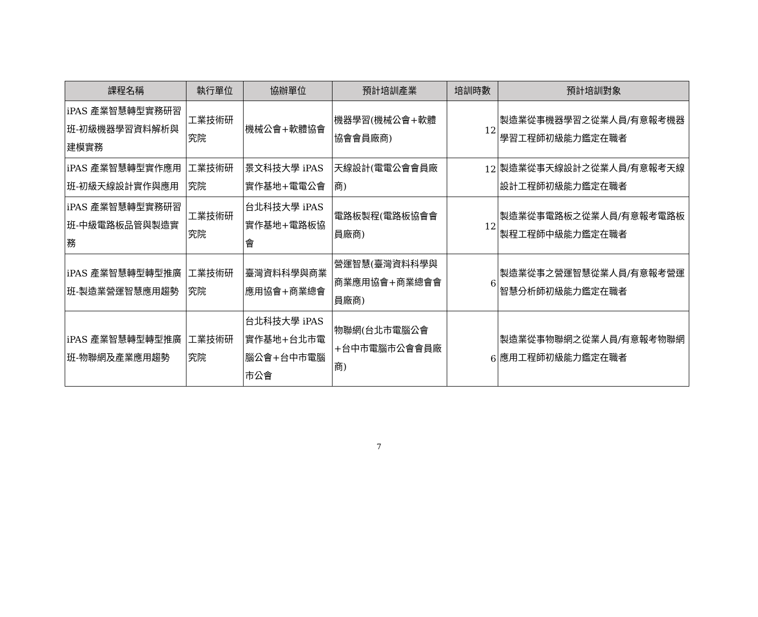| 課程名稱 | 執行單位 | 協辦單位 | 預計培訓產業 | 培訓時數 | 預計培訓對象 |
| --- | --- | --- | --- | --- | --- |
| iPAS 產業智慧轉型實務研習班-初級機器學習資料解析與建模實務 | 工業技術研究院 | 機械公會+軟體協會 | 機器學習(機械公會+軟體協會會員廠商) | 12 | 製造業從事機器學習之從業人員/有意報考機器學習工程師初級能力鑑定在職者 |
| iPAS 產業智慧轉型實作應用班-初級天線設計實作與應用 | 工業技術研究院 | 景文科技大學 iPAS 實作基地+電電公會 | 天線設計(電電公會會員廠商) | 12 | 製造業從事天線設計之從業人員/有意報考天線設計工程師初級能力鑑定在職者 |
| iPAS 產業智慧轉型實務研習班-中級電路板品管與製造實務 | 工業技術研究院 | 台北科技大學 iPAS 實作基地+電路板協會 | 電路板製程(電路板協會會員廠商) | 12 | 製造業從事電路板之從業人員/有意報考電路板製程工程師中級能力鑑定在職者 |
| iPAS 產業智慧轉型轉型推廣班-製造業營運智慧應用趨勢 | 工業技術研究院 | 臺灣資料科學與商業應用協會+商業總會 | 營運智慧(臺灣資料科學與商業應用協會+商業總會會員廠商) | 6 | 製造業從事之營運智慧從業人員/有意報考營運智慧分析師初級能力鑑定在職者 |
| iPAS 產業智慧轉型轉型推廣班-物聯網及產業應用趨勢 | 工業技術研究院 | 台北科技大學 iPAS 實作基地+台北市電腦公會+台中市電腦市公會 | 物聯網(台北市電腦公會+台中市電腦市公會會員廠商) | 6 | 製造業從事物聯網之從業人員/有意報考物聯網應用工程師初級能力鑑定在職者 |
7